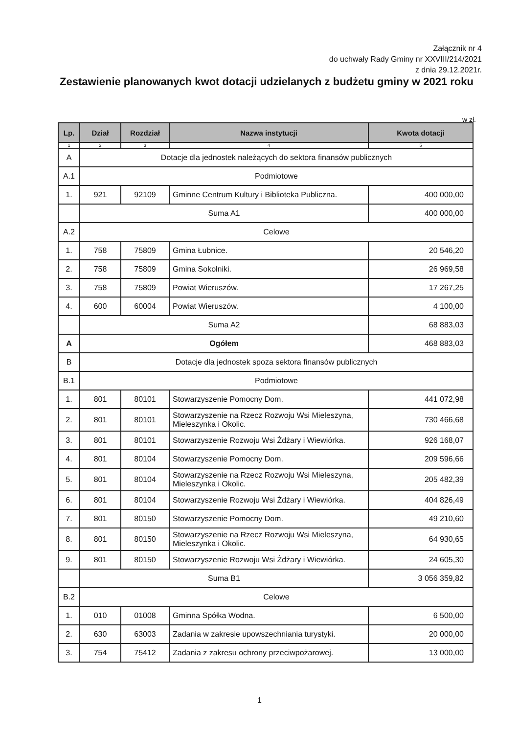Załącznik nr 4
do uchwały Rady Gminy nr XXVIII/214/2021
z dnia 29.12.2021r.
Zestawienie planowanych kwot dotacji udzielanych z budżetu gminy w 2021 roku
w zł.
| Lp. | Dział | Rozdział | Nazwa instytucji | Kwota dotacji |
| --- | --- | --- | --- | --- |
| 1 | 2 | 3 | 4 | 5 |
| A | Dotacje dla jednostek należących do sektora finansów publicznych | | | |
| A.1 | Podmiotowe | | | |
| 1. | 921 | 92109 | Gminne Centrum Kultury i Biblioteka Publiczna. | 400 000,00 |
| | Suma A1 | | | 400 000,00 |
| A.2 | Celowe | | | |
| 1. | 758 | 75809 | Gmina Łubnice. | 20 546,20 |
| 2. | 758 | 75809 | Gmina Sokolniki. | 26 969,58 |
| 3. | 758 | 75809 | Powiat Wieruszów. | 17 267,25 |
| 4. | 600 | 60004 | Powiat Wieruszów. | 4 100,00 |
| | Suma A2 | | | 68 883,03 |
| A | Ogółem | | | 468 883,03 |
| B | Dotacje dla jednostek spoza sektora finansów publicznych | | | |
| B.1 | Podmiotowe | | | |
| 1. | 801 | 80101 | Stowarzyszenie Pomocny Dom. | 441 072,98 |
| 2. | 801 | 80101 | Stowarzyszenie na Rzecz Rozwoju Wsi Mieleszyna, Mieleszynka i Okolic. | 730 466,68 |
| 3. | 801 | 80101 | Stowarzyszenie Rozwoju Wsi Żdżary i Wiewiórka. | 926 168,07 |
| 4. | 801 | 80104 | Stowarzyszenie Pomocny Dom. | 209 596,66 |
| 5. | 801 | 80104 | Stowarzyszenie na Rzecz Rozwoju Wsi Mieleszyna, Mieleszynka i Okolic. | 205 482,39 |
| 6. | 801 | 80104 | Stowarzyszenie Rozwoju Wsi Żdżary i Wiewiórka. | 404 826,49 |
| 7. | 801 | 80150 | Stowarzyszenie Pomocny Dom. | 49 210,60 |
| 8. | 801 | 80150 | Stowarzyszenie na Rzecz Rozwoju Wsi Mieleszyna, Mieleszynka i Okolic. | 64 930,65 |
| 9. | 801 | 80150 | Stowarzyszenie Rozwoju Wsi Żdżary i Wiewiórka. | 24 605,30 |
| | Suma B1 | | | 3 056 359,82 |
| B.2 | Celowe | | | |
| 1. | 010 | 01008 | Gminna Spółka Wodna. | 6 500,00 |
| 2. | 630 | 63003 | Zadania w zakresie upowszechniania turystyki. | 20 000,00 |
| 3. | 754 | 75412 | Zadania z zakresu ochrony przeciwpożarowej. | 13 000,00 |
1